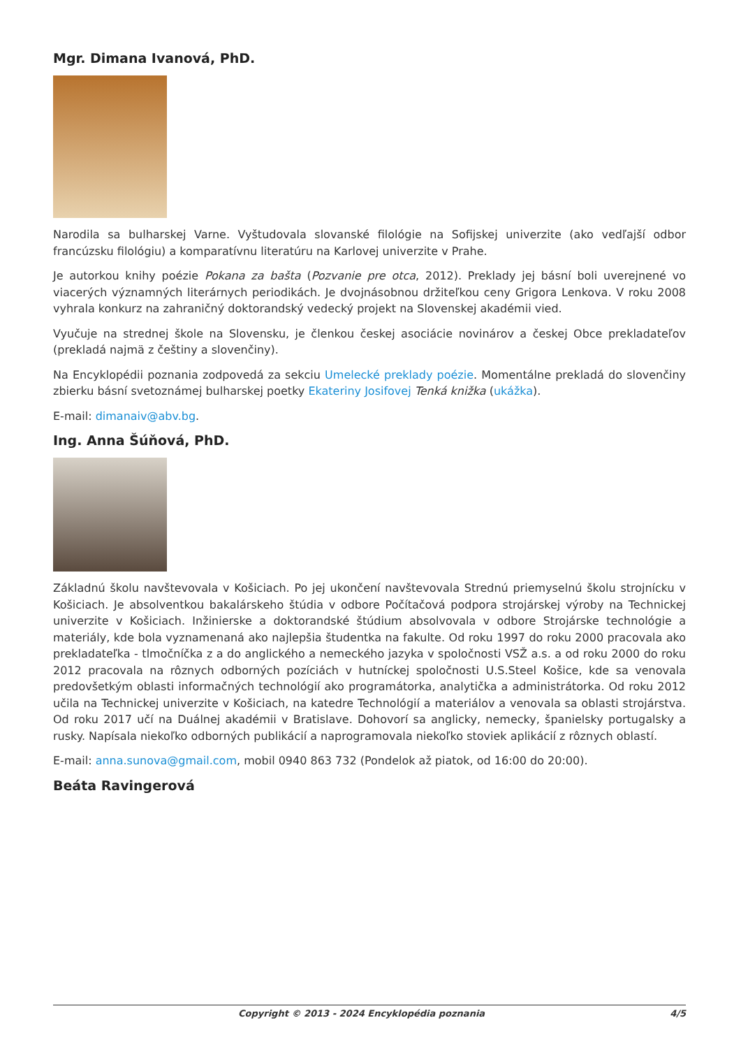Mgr. Dimana Ivanová, PhD.
Narodila sa bulharskej Varne. Vyštudovala slovanské filológie na Sofijskej univerzite (ako vedľajší odbor francúzsku filológiu) a komparatívnu literatúru na Karlovej univerzite v Prahe.
Je autorkou knihy poézie Pokana za bašta (Pozvanie pre otca, 2012). Preklady jej básní boli uverejnené vo viacerých významných literárnych periodikách. Je dvojnásobnou držiteľkou ceny Grigora Lenkova. V roku 2008 vyhrala konkurz na zahraničný doktorandský vedecký projekt na Slovenskej akadémii vied.
Vyučuje na strednej škole na Slovensku, je členkou českej asociácie novinárov a českej Obce prekladateľov (prekladá najmä z češtiny a slovenčiny).
Na Encyklopédii poznania zodpovedá za sekciu Umelecké preklady poézie. Momentálne prekladá do slovenčiny zbierku básní svetoznámej bulharskej poetky Ekateriny Josifovej Tenká knižka (ukážka).
E-mail: dimanaiv@abv.bg.
Ing. Anna Šúňová, PhD.
Základnú školu navštevovala v Košiciach. Po jej ukončení navštevovala Strednú priemyselnú školu strojnícku v Košiciach. Je absolventkou bakalárskeho štúdia v odbore Počítačová podpora strojárskej výroby na Technickej univerzite v Košiciach. Inžinierske a doktorandské štúdium absolvovala v odbore Strojárske technológie a materiály, kde bola vyznamenaná ako najlepšia študentka na fakulte. Od roku 1997 do roku 2000 pracovala ako prekladateľka - tlmočníčka z a do anglického a nemeckého jazyka v spoločnosti VSŽ a.s. a od roku 2000 do roku 2012 pracovala na rôznych odborných pozíciách v hutníckej spoločnosti U.S.Steel Košice, kde sa venovala predovšetkým oblasti informačných technológií ako programátorka, analytička a administrátorka. Od roku 2012 učila na Technickej univerzite v Košiciach, na katedre Technológií a materiálov a venovala sa oblasti strojárstva. Od roku 2017 učí na Duálnej akadémii v Bratislave. Dohovorí sa anglicky, nemecky, španielsky portugalsky a rusky. Napísala niekoľko odborných publikácií a naprogramovala niekoľko stoviek aplikácií z rôznych oblastí.
E-mail: anna.sunova@gmail.com, mobil 0940 863 732 (Pondelok až piatok, od 16:00 do 20:00).
Beáta Ravingerová
Copyright © 2013 - 2024 Encyklopédia poznania 4/5